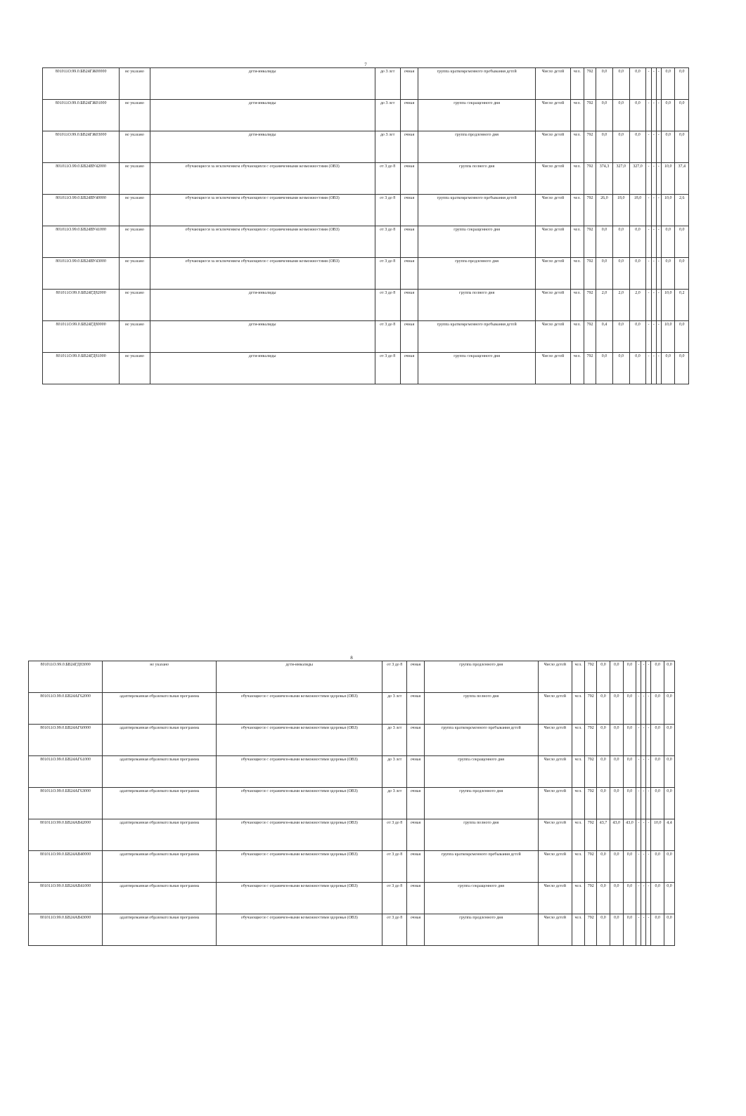7
| 801011О.99.0.БВ24ГЖ00000 | не указано | дети-инвалиды | до 3 лет | очная | группа кратковременного пребывания детей | Число детей | чел. | 792 | 0,0 | 0,0 | 0,0 | - | - | - | 0,0 | 0,0 |
| 801011О.99.0.БВ24ГЖ01000 | не указано | дети-инвалиды | до 3 лет | очная | группа сокращенного дня | Число детей | чел. | 792 | 0,0 | 0,0 | 0,0 | - | - | - | 0,0 | 0,0 |
| 801011О.99.0.БВ24ГЖ03000 | не указано | дети-инвалиды | до 3 лет | очная | группа продленного дня | Число детей | чел. | 792 | 0,0 | 0,0 | 0,0 | - | - | - | 0,0 | 0,0 |
| 801011О.99.0.БВ24ВУ42000 | не указано | обучающиеся за исключением обучающихся с ограниченными возможностями (ОВЗ) | от 3 до 8 | очная | группа полного дня | Число детей | чел. | 792 | 374,3 | 327,0 | 327,0 | - | - | - | 10,0 | 37,4 |
| 801011О.99.0.БВ24ВУ40000 | не указано | обучающиеся за исключением обучающихся с ограниченными возможностями (ОВЗ) | от 3 до 8 | очная | группа кратковременного пребывания детей | Число детей | чел. | 792 | 26,0 | 18,0 | 18,0 | - | - | - | 10,0 | 2,6 |
| 801011О.99.0.БВ24ВУ41000 | не указано | обучающиеся за исключением обучающихся с ограниченными возможностями (ОВЗ) | от 3 до 8 | очная | группа сокращенного дня | Число детей | чел. | 792 | 0,0 | 0,0 | 0,0 | - | - | - | 0,0 | 0,0 |
| 801011О.99.0.БВ24ВУ43000 | не указано | обучающиеся за исключением обучающихся с ограниченными возможностями (ОВЗ) | от 3 до 8 | очная | группа продленного дня | Число детей | чел. | 792 | 0,0 | 0,0 | 0,0 | - | - | - | 0,0 | 0,0 |
| 801011О.99.0.БВ24ГД82000 | не указано | дети-инвалиды | от 3 до 8 | очная | группа полного дня | Число детей | чел. | 792 | 2,0 | 2,0 | 2,0 | - | - | - | 10,0 | 0,2 |
| 801011О.99.0.БВ24ГД80000 | не указано | дети-инвалиды | от 3 до 8 | очная | группа кратковременного пребывания детей | Число детей | чел. | 792 | 0,4 | 0,0 | 0,0 | - | - | - | 10,0 | 0,0 |
| 801011О.99.0.БВ24ГД81000 | не указано | дети-инвалиды | от 3 до 8 | очная | группа сокращенного дня | Число детей | чел. | 792 | 0,0 | 0,0 | 0,0 | - | - | - | 0,0 | 0,0 |
8
| 801011О.99.0.БВ24ГД83000 | не указано | дети-инвалиды | от 3 до 8 | очная | группа продленного дня | Число детей | чел. | 792 | 0,0 | 0,0 | 0,0 | - | - | - | 0,0 | 0,0 |
| 801011О.99.0.БВ24АГ62000 | адаптированная образовательная программа | обучающиеся с ограничен-ными возможностями здоровья (ОВЗ) | до 3 лет | очная | группа полного дня | Число детей | чел. | 792 | 0,0 | 0,0 | 0,0 | - | - | - | 0,0 | 0,0 |
| 801011О.99.0.БВ24АГ60000 | адаптированная образовательная программа | обучающиеся с ограничен-ными возможностями здоровья (ОВЗ) | до 3 лет | очная | группа кратковременного пребывания детей | Число детей | чел. | 792 | 0,0 | 0,0 | 0,0 | - | - | - | 0,0 | 0,0 |
| 801011О.99.0.БВ24АГ61000 | адаптированная образовательная программа | обучающиеся с ограничен-ными возможностями здоровья (ОВЗ) | до 3 лет | очная | группа сокращенного дня | Число детей | чел. | 792 | 0,0 | 0,0 | 0,0 | - | - | - | 0,0 | 0,0 |
| 801011О.99.0.БВ24АГ63000 | адаптированная образовательная программа | обучающиеся с ограничен-ными возможностями здоровья (ОВЗ) | до 3 лет | очная | группа продленного дня | Число детей | чел. | 792 | 0,0 | 0,0 | 0,0 | - | - | - | 0,0 | 0,0 |
| 801011О.99.0.БВ24АВ42000 | адаптированная образовательная программа | обучающиеся с ограничен-ными возможностями здоровья (ОВЗ) | от 3 до 8 | очная | группа полного дня | Число детей | чел. | 792 | 43,7 | 43,0 | 43,0 | - | - | - | 10,0 | 4,4 |
| 801011О.99.0.БВ24АВ40000 | адаптированная образовательная программа | обучающиеся с ограничен-ными возможностями здоровья (ОВЗ) | от 3 до 8 | очная | группа кратковременного пребывания детей | Число детей | чел. | 792 | 0,0 | 0,0 | 0,0 | - | - | - | 0,0 | 0,0 |
| 801011О.99.0.БВ24АВ41000 | адаптированная образовательная программа | обучающиеся с ограничен-ными возможностями здоровья (ОВЗ) | от 3 до 8 | очная | группа сокращенного дня | Число детей | чел. | 792 | 0,0 | 0,0 | 0,0 | - | - | - | 0,0 | 0,0 |
| 801011О.99.0.БВ24АВ43000 | адаптированная образовательная программа | обучающиеся с ограничен-ными возможностями здоровья (ОВЗ) | от 3 до 8 | очная | группа продленного дня | Число детей | чел. | 792 | 0,0 | 0,0 | 0,0 | - | - | - | 0,0 | 0,0 |